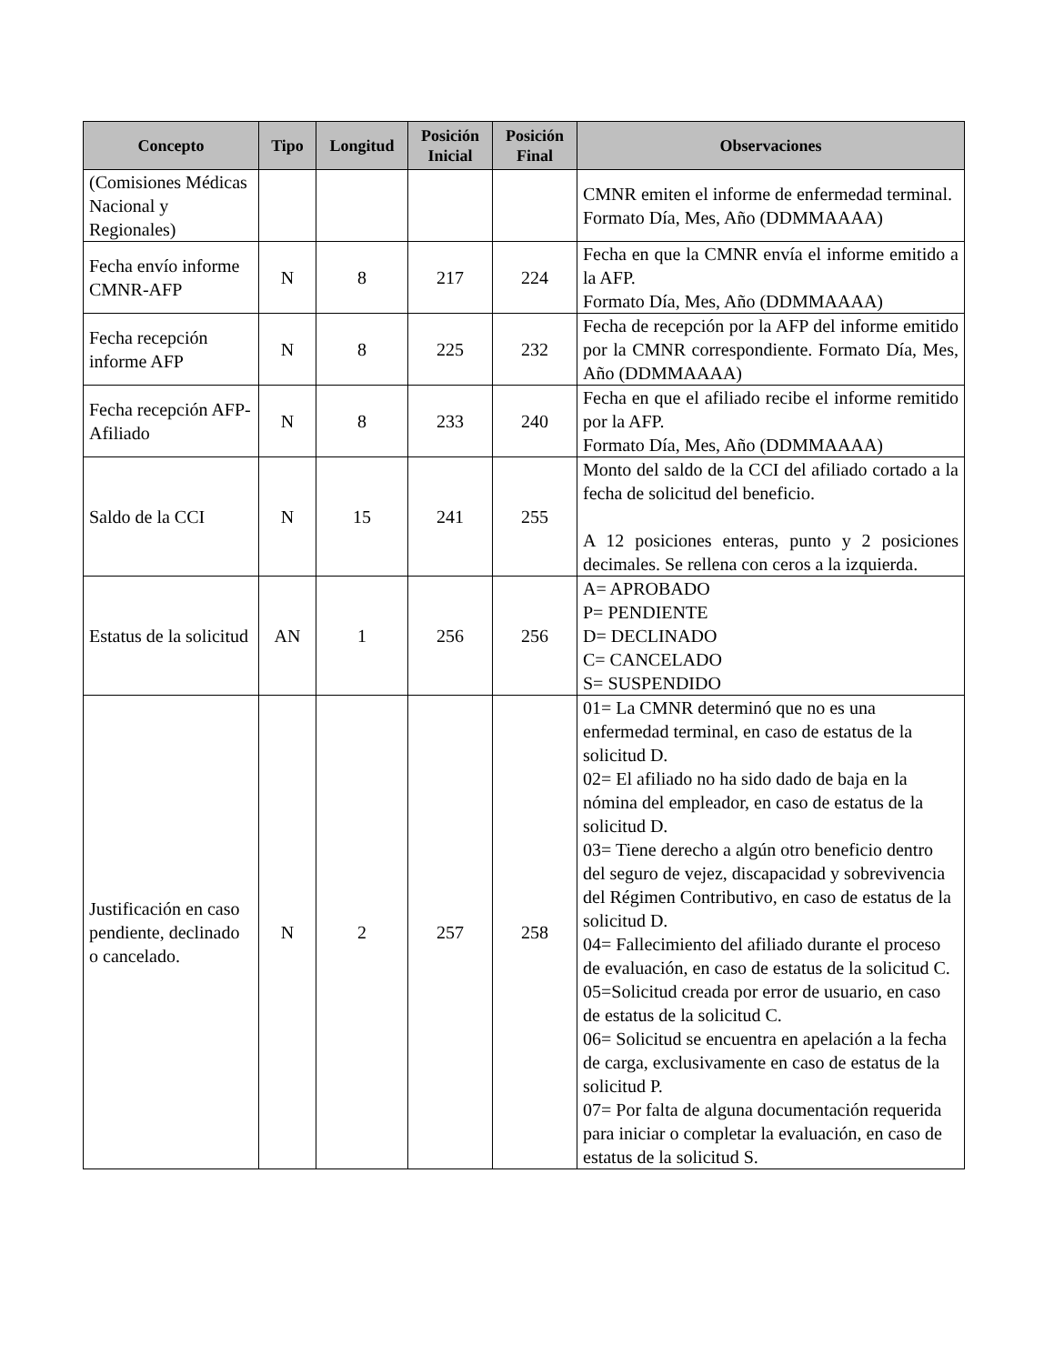| Concepto | Tipo | Longitud | Posición Inicial | Posición Final | Observaciones |
| --- | --- | --- | --- | --- | --- |
| (Comisiones Médicas Nacional y Regionales) | | | | | CMNR emiten el informe de enfermedad terminal. Formato Día, Mes, Año (DDMMAAAA) |
| Fecha envío informe CMNR-AFP | N | 8 | 217 | 224 | Fecha en que la CMNR envía el informe emitido a la AFP. Formato Día, Mes, Año (DDMMAAAA) |
| Fecha recepción informe AFP | N | 8 | 225 | 232 | Fecha de recepción por la AFP del informe emitido por la CMNR correspondiente. Formato Día, Mes, Año (DDMMAAAA) |
| Fecha recepción AFP-Afiliado | N | 8 | 233 | 240 | Fecha en que el afiliado recibe el informe remitido por la AFP. Formato Día, Mes, Año (DDMMAAAA) |
| Saldo de la CCI | N | 15 | 241 | 255 | Monto del saldo de la CCI del afiliado cortado a la fecha de solicitud del beneficio. A 12 posiciones enteras, punto y 2 posiciones decimales. Se rellena con ceros a la izquierda. |
| Estatus de la solicitud | AN | 1 | 256 | 256 | A= APROBADO P= PENDIENTE D= DECLINADO C= CANCELADO S= SUSPENDIDO |
| Justificación en caso pendiente, declinado o cancelado. | N | 2 | 257 | 258 | 01= La CMNR determinó que no es una enfermedad terminal, en caso de estatus de la solicitud D. 02= El afiliado no ha sido dado de baja en la nómina del empleador, en caso de estatus de la solicitud D. 03= Tiene derecho a algún otro beneficio dentro del seguro de vejez, discapacidad y sobrevivencia del Régimen Contributivo, en caso de estatus de la solicitud D. 04= Fallecimiento del afiliado durante el proceso de evaluación, en caso de estatus de la solicitud C. 05=Solicitud creada por error de usuario, en caso de estatus de la solicitud C. 06= Solicitud se encuentra en apelación a la fecha de carga, exclusivamente en caso de estatus de la solicitud P. 07= Por falta de alguna documentación requerida para iniciar o completar la evaluación, en caso de estatus de la solicitud S. |